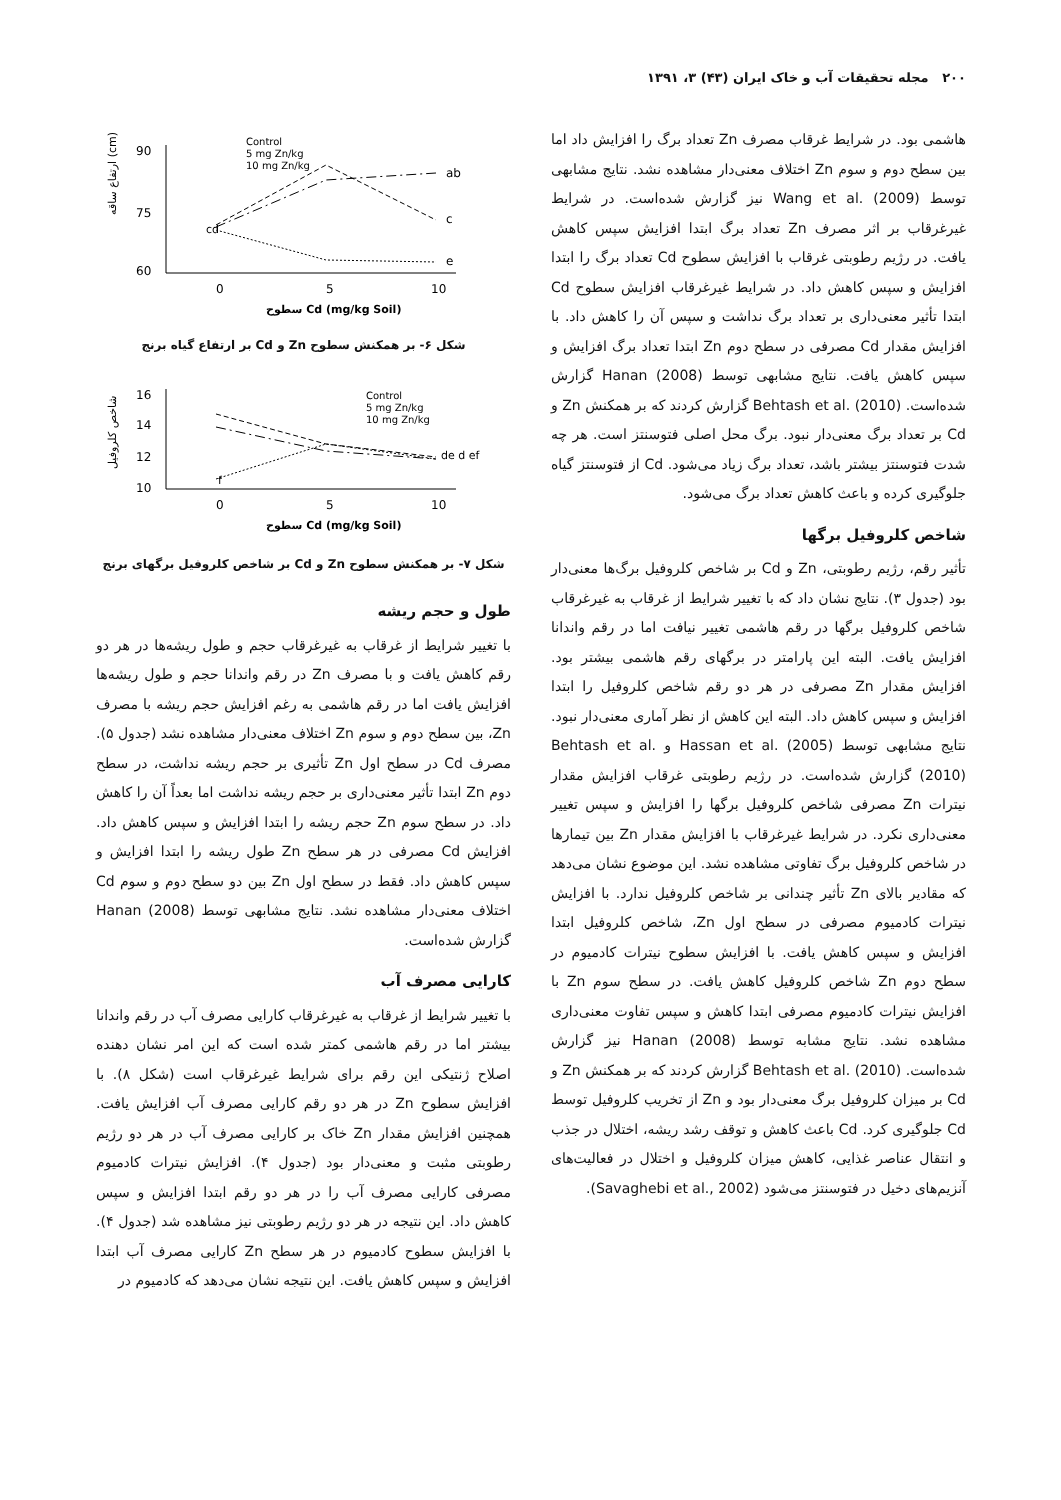۲۰۰ مجله تحقیقات آب و خاک ایران (۴۳) ۳، ۱۳۹۱
هاشمی بود. در شرایط غرقاب مصرف Zn تعداد برگ را افزایش داد اما بین سطح دوم و سوم Zn اختلاف معنی‌دار مشاهده نشد. نتایج مشابهی توسط Wang et al. (2009) نیز گزارش شده‌است. در شرایط غیرغرقاب بر اثر مصرف Zn تعداد برگ ابتدا افزایش سپس کاهش یافت. در رژیم رطوبتی غرقاب با افزایش سطوح Cd تعداد برگ را ابتدا افزایش و سپس کاهش داد. در شرایط غیرغرقاب افزایش سطوح Cd ابتدا تأثیر معنی‌داری بر تعداد برگ نداشت و سپس آن را کاهش داد. با افزایش مقدار Cd مصرفی در سطح دوم Zn ابتدا تعداد برگ افزایش و سپس کاهش یافت. نتایج مشابهی توسط Hanan (2008) گزارش شده‌است. Behtash et al. (2010) گزارش کردند که بر همکنش Zn و Cd بر تعداد برگ معنی‌دار نبود. برگ محل اصلی فتوسنتز است. هر چه شدت فتوسنتز بیشتر باشد، تعداد برگ زیاد می‌شود. Cd از فتوسنتز گیاه جلوگیری کرده و باعث کاهش تعداد برگ می‌شود.
شاخص کلروفیل برگها
تأثیر رقم، رژیم رطوبتی، Zn و Cd بر شاخص کلروفیل برگ‌ها معنی‌دار بود (جدول ۳). نتایج نشان داد که با تغییر شرایط از غرقاب به غیرغرقاب شاخص کلروفیل برگها در رقم هاشمی تغییر نیافت اما در رقم واندانا افزایش یافت. البته این پارامتر در برگهای رقم هاشمی بیشتر بود. افزایش مقدار Zn مصرفی در هر دو رقم شاخص کلروفیل را ابتدا افزایش و سپس کاهش داد. البته این کاهش از نظر آماری معنی‌دار نبود. نتایج مشابهی توسط Hassan et al. (2005) و Behtash et al. (2010) گزارش شده‌است. در رژیم رطوبتی غرقاب افزایش مقدار نیترات Zn مصرفی شاخص کلروفیل برگها را افزایش و سپس تغییر معنی‌داری نکرد. در شرایط غیرغرقاب با افزایش مقدار Zn بین تیمارها در شاخص کلروفیل برگ تفاوتی مشاهده نشد. این موضوع نشان می‌دهد که مقادیر بالای Zn تأثیر چندانی بر شاخص کلروفیل ندارد. با افزایش نیترات کادمیوم مصرفی در سطح اول Zn، شاخص کلروفیل ابتدا افزایش و سپس کاهش یافت. با افزایش سطوح نیترات کادمیوم در سطح دوم Zn شاخص کلروفیل کاهش یافت. در سطح سوم Zn با افزایش نیترات کادمیوم مصرفی ابتدا کاهش و سپس تفاوت معنی‌داری مشاهده نشد. نتایج مشابه توسط Hanan (2008) نیز گزارش شده‌است. Behtash et al. (2010) گزارش کردند که بر همکنش Zn و Cd بر میزان کلروفیل برگ معنی‌دار بود و Zn از تخریب کلروفیل توسط Cd جلوگیری کرد. Cd باعث کاهش و توقف رشد ریشه، اختلال در جذب و انتقال عناصر غذایی، کاهش میزان کلروفیل و اختلال در فعالیت‌های آنزیم‌های دخیل در فتوسنتز می‌شود (Savaghebi et al., 2002).
90
75
60
0
5
10
ab
c
e
cd
Control
5 mg Zn/kg
10 mg Zn/kg
سطوح Cd (mg/kg Soil)
ارتفاع ساقه (cm)
شکل ۶- بر همکنش سطوح Zn و Cd بر ارتفاع گیاه برنج
16
14
12
10
0
5
10
de d ef
f
Control
5 mg Zn/kg
10 mg Zn/kg
سطوح Cd (mg/kg Soil)
شاخص کلروفیل
شکل ۷- بر همکنش سطوح Zn و Cd بر شاخص کلروفیل برگهای برنج
طول و حجم ریشه
با تغییر شرایط از غرقاب به غیرغرقاب حجم و طول ریشه‌ها در هر دو رقم کاهش یافت و با مصرف Zn در رقم واندانا حجم و طول ریشه‌ها افزایش یافت اما در رقم هاشمی به رغم افزایش حجم ریشه با مصرف Zn، بین سطح دوم و سوم Zn اختلاف معنی‌دار مشاهده نشد (جدول ۵). مصرف Cd در سطح اول Zn تأثیری بر حجم ریشه نداشت، در سطح دوم Zn ابتدا تأثیر معنی‌داری بر حجم ریشه نداشت اما بعداً آن را کاهش داد. در سطح سوم Zn حجم ریشه را ابتدا افزایش و سپس کاهش داد. افزایش Cd مصرفی در هر سطح Zn طول ریشه را ابتدا افزایش و سپس کاهش داد. فقط در سطح اول Zn بین دو سطح دوم و سوم Cd اختلاف معنی‌دار مشاهده نشد. نتایج مشابهی توسط Hanan (2008) گزارش شده‌است.
کارایی مصرف آب
با تغییر شرایط از غرقاب به غیرغرقاب کارایی مصرف آب در رقم واندانا بیشتر اما در رقم هاشمی کمتر شده است که این امر نشان دهنده اصلاح ژنتیکی این رقم برای شرایط غیرغرقاب است (شکل ۸). با افزایش سطوح Zn در هر دو رقم کارایی مصرف آب افزایش یافت. همچنین افزایش مقدار Zn خاک بر کارایی مصرف آب در هر دو رژیم رطوبتی مثبت و معنی‌دار بود (جدول ۴). افزایش نیترات کادمیوم مصرفی کارایی مصرف آب را در هر دو رقم ابتدا افزایش و سپس کاهش داد. این نتیجه در هر دو رژیم رطوبتی نیز مشاهده شد (جدول ۴). با افزایش سطوح کادمیوم در هر سطح Zn کارایی مصرف آب ابتدا افزایش و سپس کاهش یافت. این نتیجه نشان می‌دهد که کادمیوم در